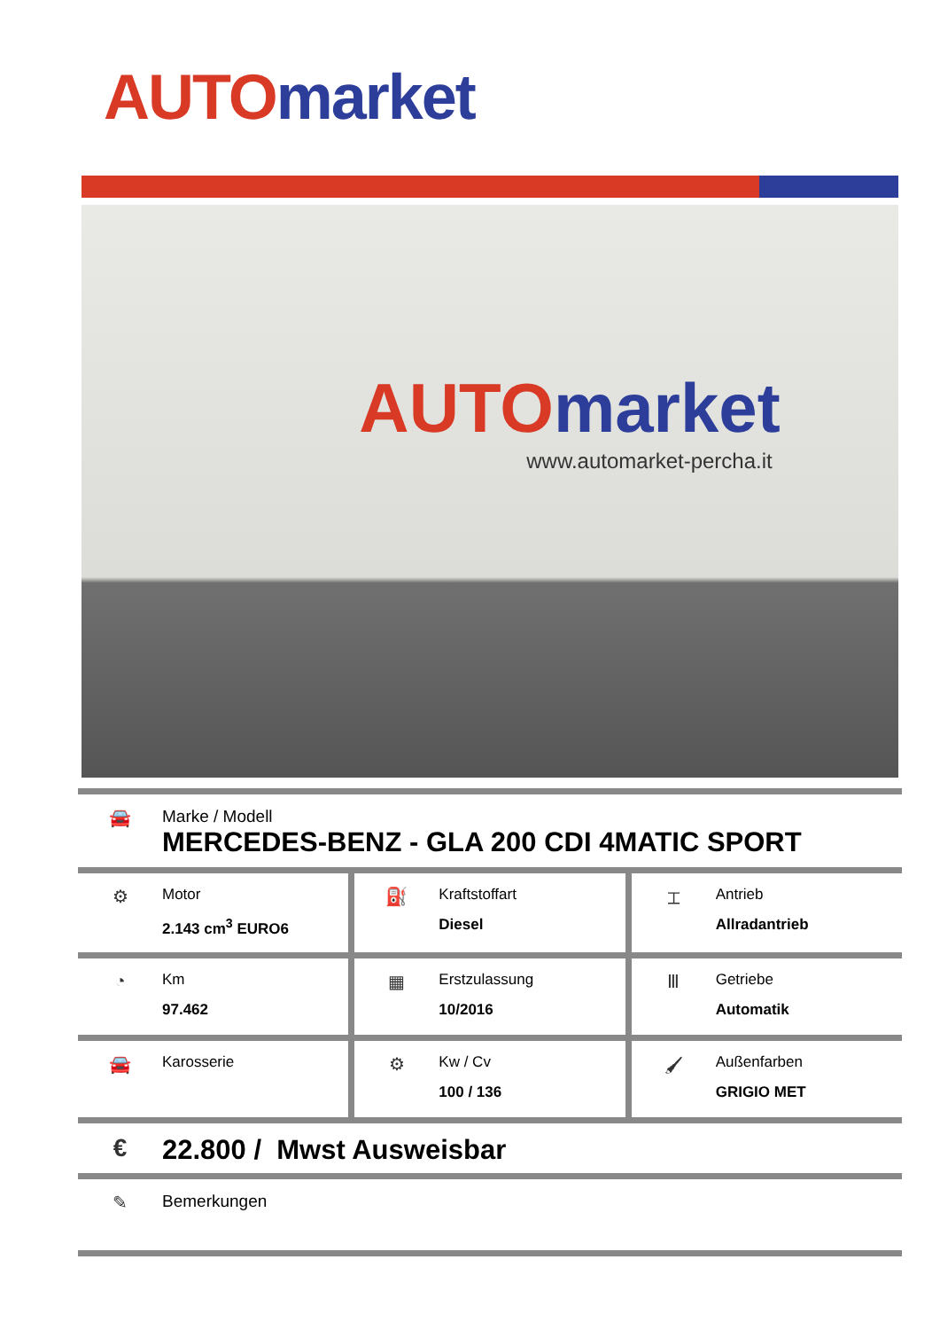AUTO market
AUTO market
www.automarket-percha.it
🚘 Marke / Modell
MERCEDES-BENZ - GLA 200 CDI 4MATIC SPORT
⚙
Motor
2.143 cm<sup>3</sup> EURO6
⛽
Kraftstoffart
Diesel
⌶
Antrieb
Allradantrieb
◔
Km
97.462
▦
Erstzulassung
10/2016
Ⅲ
Getriebe
Automatik
🚘
Karosserie
⚙
Kw / Cv
100 / 136
🖌
Außenfarben
GRIGIO MET
€ 22.800 / Mwst Ausweisbar
✎ Bemerkungen